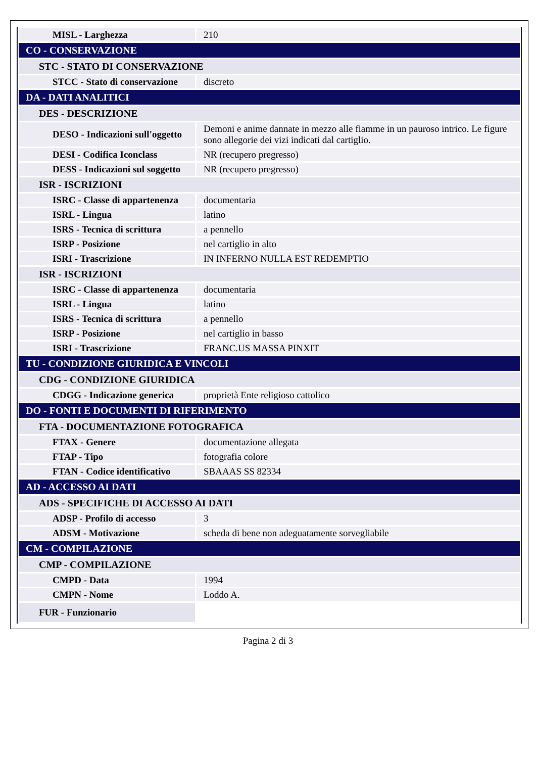| MISL - Larghezza | 210 |
| CO - CONSERVAZIONE | |
| STC - STATO DI CONSERVAZIONE | |
| STCC - Stato di conservazione | discreto |
| DA - DATI ANALITICI | |
| DES - DESCRIZIONE | |
| DESO - Indicazioni sull'oggetto | Demoni e anime dannate in mezzo alle fiamme in un pauroso intrico. Le figure sono allegorie dei vizi indicati dal cartiglio. |
| DESI - Codifica Iconclass | NR (recupero pregresso) |
| DESS - Indicazioni sul soggetto | NR (recupero pregresso) |
| ISR - ISCRIZIONI | |
| ISRC - Classe di appartenenza | documentaria |
| ISRL - Lingua | latino |
| ISRS - Tecnica di scrittura | a pennello |
| ISRP - Posizione | nel cartiglio in alto |
| ISRI - Trascrizione | IN INFERNO NULLA EST REDEMPTIO |
| ISR - ISCRIZIONI | |
| ISRC - Classe di appartenenza | documentaria |
| ISRL - Lingua | latino |
| ISRS - Tecnica di scrittura | a pennello |
| ISRP - Posizione | nel cartiglio in basso |
| ISRI - Trascrizione | FRANC.US MASSA PINXIT |
| TU - CONDIZIONE GIURIDICA E VINCOLI | |
| CDG - CONDIZIONE GIURIDICA | |
| CDGG - Indicazione generica | proprietà Ente religioso cattolico |
| DO - FONTI E DOCUMENTI DI RIFERIMENTO | |
| FTA - DOCUMENTAZIONE FOTOGRAFICA | |
| FTAX - Genere | documentazione allegata |
| FTAP - Tipo | fotografia colore |
| FTAN - Codice identificativo | SBAAAS SS 82334 |
| AD - ACCESSO AI DATI | |
| ADS - SPECIFICHE DI ACCESSO AI DATI | |
| ADSP - Profilo di accesso | 3 |
| ADSM - Motivazione | scheda di bene non adeguatamente sorvegliabile |
| CM - COMPILAZIONE | |
| CMP - COMPILAZIONE | |
| CMPD - Data | 1994 |
| CMPN - Nome | Loddo A. |
| FUR - Funzionario | |
Pagina 2 di 3